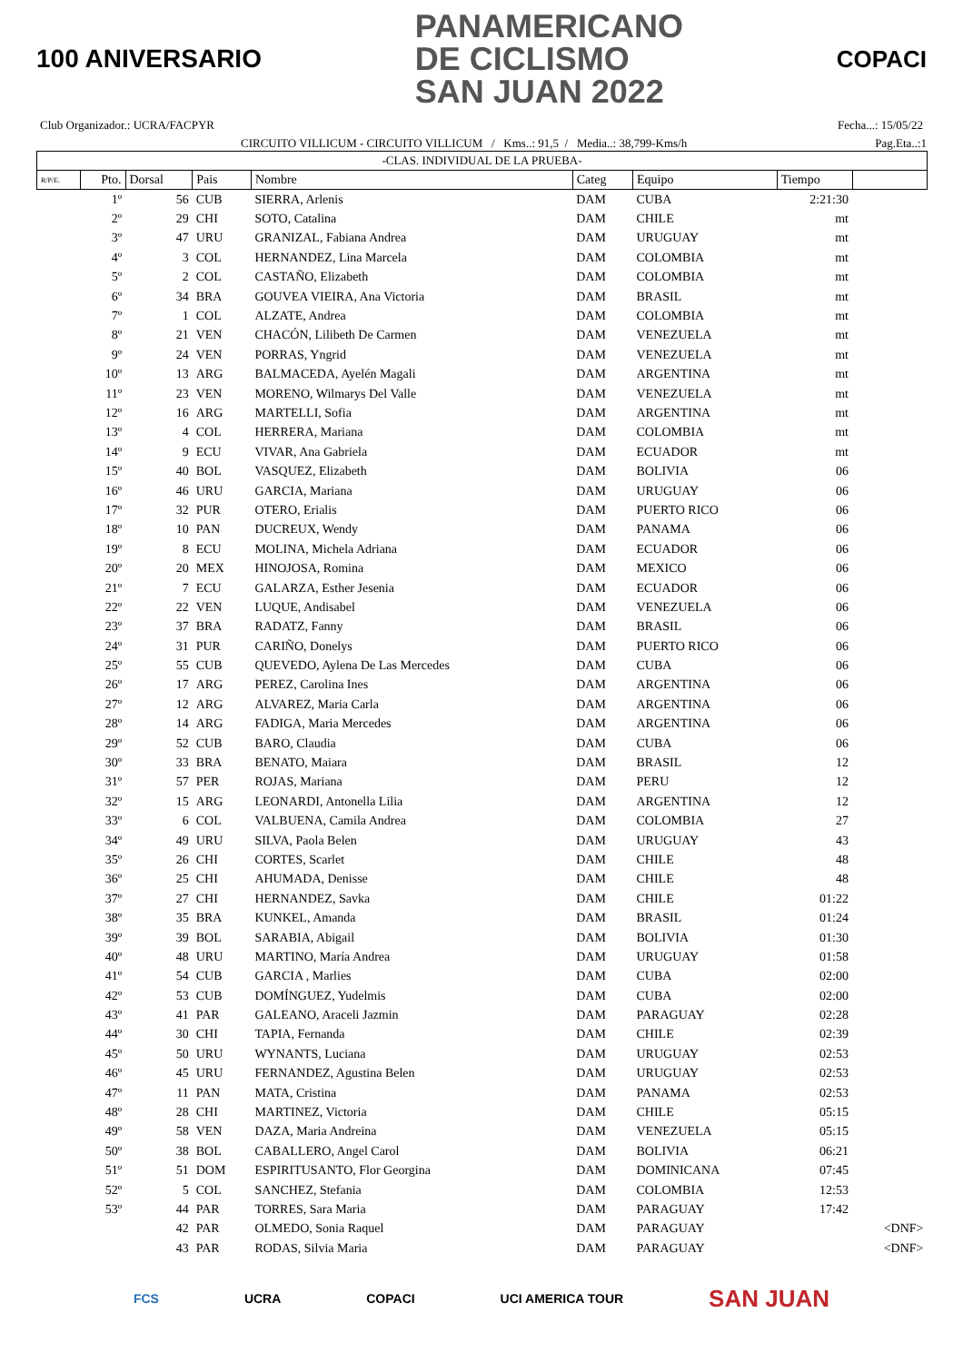100 ANIVERSARIO PANAMERICANO
DE CICLISMO
SAN JUAN 2022 COPACI
Club Organizador.: UCRA/FACPYR Fecha...: 15/05/22
CIRCUITO VILLICUM - CIRCUITO VILLICUM / Kms..: 91,5 / Media..: 38,799-Kms/h Pag.Eta..:1
| -CLAS. INDIVIDUAL DE LA PRUEBA- | | | | | | | | |
| --- | --- | --- | --- | --- | --- | --- | --- | --- |
| R/P/E. | Pto. | Dorsal | Pais | Nombre | Categ | Equipo | Tiempo | |
| | 1º | 56 | CUB | SIERRA, Arlenis | DAM | CUBA | 2:21:30 | |
| | 2º | 29 | CHI | SOTO, Catalina | DAM | CHILE | mt | |
| | 3º | 47 | URU | GRANIZAL, Fabiana Andrea | DAM | URUGUAY | mt | |
| | 4º | 3 | COL | HERNANDEZ, Lina Marcela | DAM | COLOMBIA | mt | |
| | 5º | 2 | COL | CASTAÑO, Elizabeth | DAM | COLOMBIA | mt | |
| | 6º | 34 | BRA | GOUVEA VIEIRA, Ana Victoria | DAM | BRASIL | mt | |
| | 7º | 1 | COL | ALZATE, Andrea | DAM | COLOMBIA | mt | |
| | 8º | 21 | VEN | CHACÓN, Lilibeth De Carmen | DAM | VENEZUELA | mt | |
| | 9º | 24 | VEN | PORRAS, Yngrid | DAM | VENEZUELA | mt | |
| | 10º | 13 | ARG | BALMACEDA, Ayelén Magali | DAM | ARGENTINA | mt | |
| | 11º | 23 | VEN | MORENO, Wilmarys Del Valle | DAM | VENEZUELA | mt | |
| | 12º | 16 | ARG | MARTELLI, Sofia | DAM | ARGENTINA | mt | |
| | 13º | 4 | COL | HERRERA, Mariana | DAM | COLOMBIA | mt | |
| | 14º | 9 | ECU | VIVAR, Ana Gabriela | DAM | ECUADOR | mt | |
| | 15º | 40 | BOL | VASQUEZ, Elizabeth | DAM | BOLIVIA | 06 | |
| | 16º | 46 | URU | GARCIA, Mariana | DAM | URUGUAY | 06 | |
| | 17º | 32 | PUR | OTERO, Erialis | DAM | PUERTO RICO | 06 | |
| | 18º | 10 | PAN | DUCREUX, Wendy | DAM | PANAMA | 06 | |
| | 19º | 8 | ECU | MOLINA, Michela Adriana | DAM | ECUADOR | 06 | |
| | 20º | 20 | MEX | HINOJOSA, Romina | DAM | MEXICO | 06 | |
| | 21º | 7 | ECU | GALARZA, Esther Jesenia | DAM | ECUADOR | 06 | |
| | 22º | 22 | VEN | LUQUE, Andisabel | DAM | VENEZUELA | 06 | |
| | 23º | 37 | BRA | RADATZ, Fanny | DAM | BRASIL | 06 | |
| | 24º | 31 | PUR | CARIÑO, Donelys | DAM | PUERTO RICO | 06 | |
| | 25º | 55 | CUB | QUEVEDO, Aylena De Las Mercedes | DAM | CUBA | 06 | |
| | 26º | 17 | ARG | PEREZ, Carolina Ines | DAM | ARGENTINA | 06 | |
| | 27º | 12 | ARG | ALVAREZ, Maria Carla | DAM | ARGENTINA | 06 | |
| | 28º | 14 | ARG | FADIGA, Maria Mercedes | DAM | ARGENTINA | 06 | |
| | 29º | 52 | CUB | BARO, Claudia | DAM | CUBA | 06 | |
| | 30º | 33 | BRA | BENATO, Maiara | DAM | BRASIL | 12 | |
| | 31º | 57 | PER | ROJAS, Mariana | DAM | PERU | 12 | |
| | 32º | 15 | ARG | LEONARDI, Antonella Lilia | DAM | ARGENTINA | 12 | |
| | 33º | 6 | COL | VALBUENA, Camila Andrea | DAM | COLOMBIA | 27 | |
| | 34º | 49 | URU | SILVA, Paola Belen | DAM | URUGUAY | 43 | |
| | 35º | 26 | CHI | CORTES, Scarlet | DAM | CHILE | 48 | |
| | 36º | 25 | CHI | AHUMADA, Denisse | DAM | CHILE | 48 | |
| | 37º | 27 | CHI | HERNANDEZ, Savka | DAM | CHILE | 01:22 | |
| | 38º | 35 | BRA | KUNKEL, Amanda | DAM | BRASIL | 01:24 | |
| | 39º | 39 | BOL | SARABIA, Abigail | DAM | BOLIVIA | 01:30 | |
| | 40º | 48 | URU | MARTINO, María Andrea | DAM | URUGUAY | 01:58 | |
| | 41º | 54 | CUB | GARCIA , Marlies | DAM | CUBA | 02:00 | |
| | 42º | 53 | CUB | DOMÍNGUEZ, Yudelmis | DAM | CUBA | 02:00 | |
| | 43º | 41 | PAR | GALEANO, Araceli Jazmin | DAM | PARAGUAY | 02:28 | |
| | 44º | 30 | CHI | TAPIA, Fernanda | DAM | CHILE | 02:39 | |
| | 45º | 50 | URU | WYNANTS, Luciana | DAM | URUGUAY | 02:53 | |
| | 46º | 45 | URU | FERNANDEZ, Agustina Belen | DAM | URUGUAY | 02:53 | |
| | 47º | 11 | PAN | MATA, Cristina | DAM | PANAMA | 02:53 | |
| | 48º | 28 | CHI | MARTINEZ, Victoria | DAM | CHILE | 05:15 | |
| | 49º | 58 | VEN | DAZA, Maria Andreina | DAM | VENEZUELA | 05:15 | |
| | 50º | 38 | BOL | CABALLERO, Angel Carol | DAM | BOLIVIA | 06:21 | |
| | 51º | 51 | DOM | ESPIRITUSANTO, Flor Georgina | DAM | DOMINICANA | 07:45 | |
| | 52º | 5 | COL | SANCHEZ, Stefania | DAM | COLOMBIA | 12:53 | |
| | 53º | 44 | PAR | TORRES, Sara Maria | DAM | PARAGUAY | 17:42 | |
| | | 42 | PAR | OLMEDO, Sonia Raquel | DAM | PARAGUAY | | <DNF> |
| | | 43 | PAR | RODAS, Silvia Maria | DAM | PARAGUAY | | <DNF> |
FCS UCRA COPACI UCI AMERICA TOUR SAN JUAN